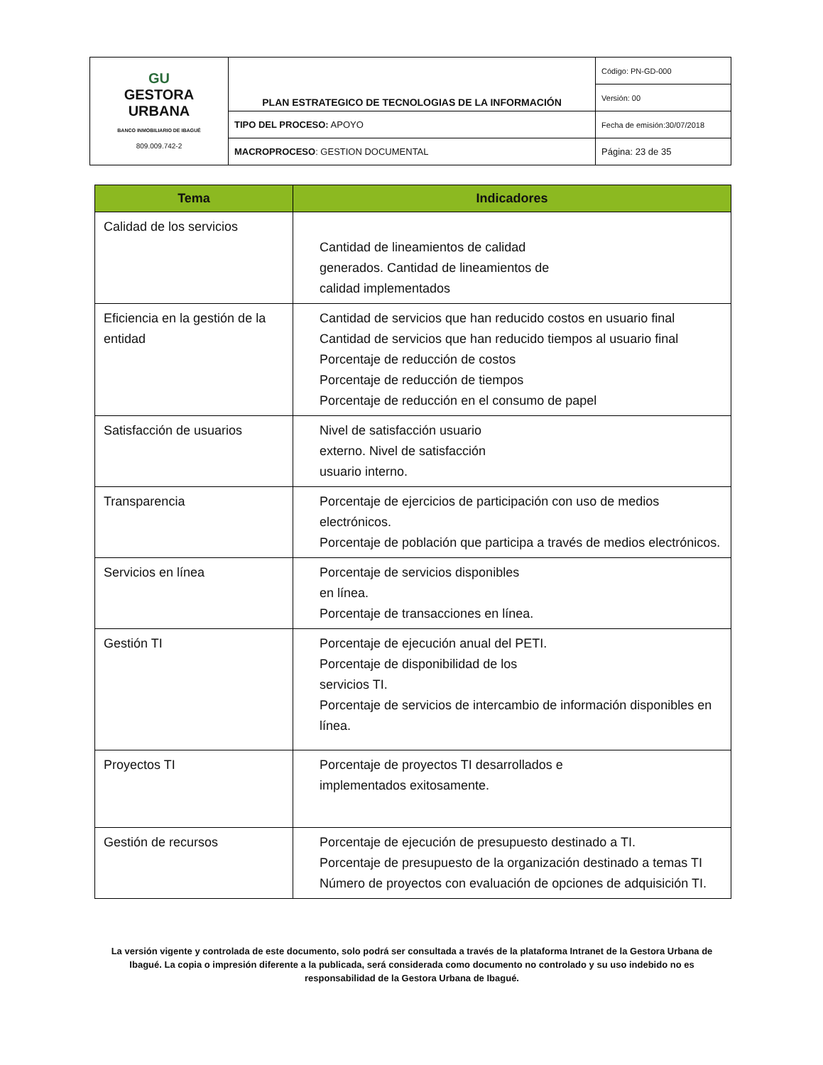| GU GESTORA URBANA BANCO INMOBILIARIO DE IBAGUÉ 809.009.742-2 | PLAN ESTRATEGICO DE TECNOLOGIAS DE LA INFORMACIÓN | Código: PN-GD-000 |
| | | Versión: 00 |
| | TIPO DEL PROCESO: APOYO | Fecha de emisión:30/07/2018 |
| | MACROPROCESO : GESTION DOCUMENTAL | Página: 23 de 35 |
| Tema | Indicadores |
| --- | --- |
| Calidad de los servicios | Cantidad de lineamientos de calidad generados. Cantidad de lineamientos de calidad implementados |
| Eficiencia en la gestión de la entidad | Cantidad de servicios que han reducido costos en usuario final Cantidad de servicios que han reducido tiempos al usuario final Porcentaje de reducción de costos Porcentaje de reducción de tiempos Porcentaje de reducción en el consumo de papel |
| Satisfacción de usuarios | Nivel de satisfacción usuario externo. Nivel de satisfacción usuario interno. |
| Transparencia | Porcentaje de ejercicios de participación con uso de medios electrónicos. Porcentaje de población que participa a través de medios electrónicos. |
| Servicios en línea | Porcentaje de servicios disponibles en línea. Porcentaje de transacciones en línea. |
| Gestión TI | Porcentaje de ejecución anual del PETI. Porcentaje de disponibilidad de los servicios TI. Porcentaje de servicios de intercambio de información disponibles en línea. |
| Proyectos TI | Porcentaje de proyectos TI desarrollados e implementados exitosamente. |
| Gestión de recursos | Porcentaje de ejecución de presupuesto destinado a TI. Porcentaje de presupuesto de la organización destinado a temas TI Número de proyectos con evaluación de opciones de adquisición TI. |
La versión vigente y controlada de este documento, solo podrá ser consultada a través de la plataforma Intranet de la Gestora Urbana de Ibagué. La copia o impresión diferente a la publicada, será considerada como documento no controlado y su uso indebido no es responsabilidad de la Gestora Urbana de Ibagué.